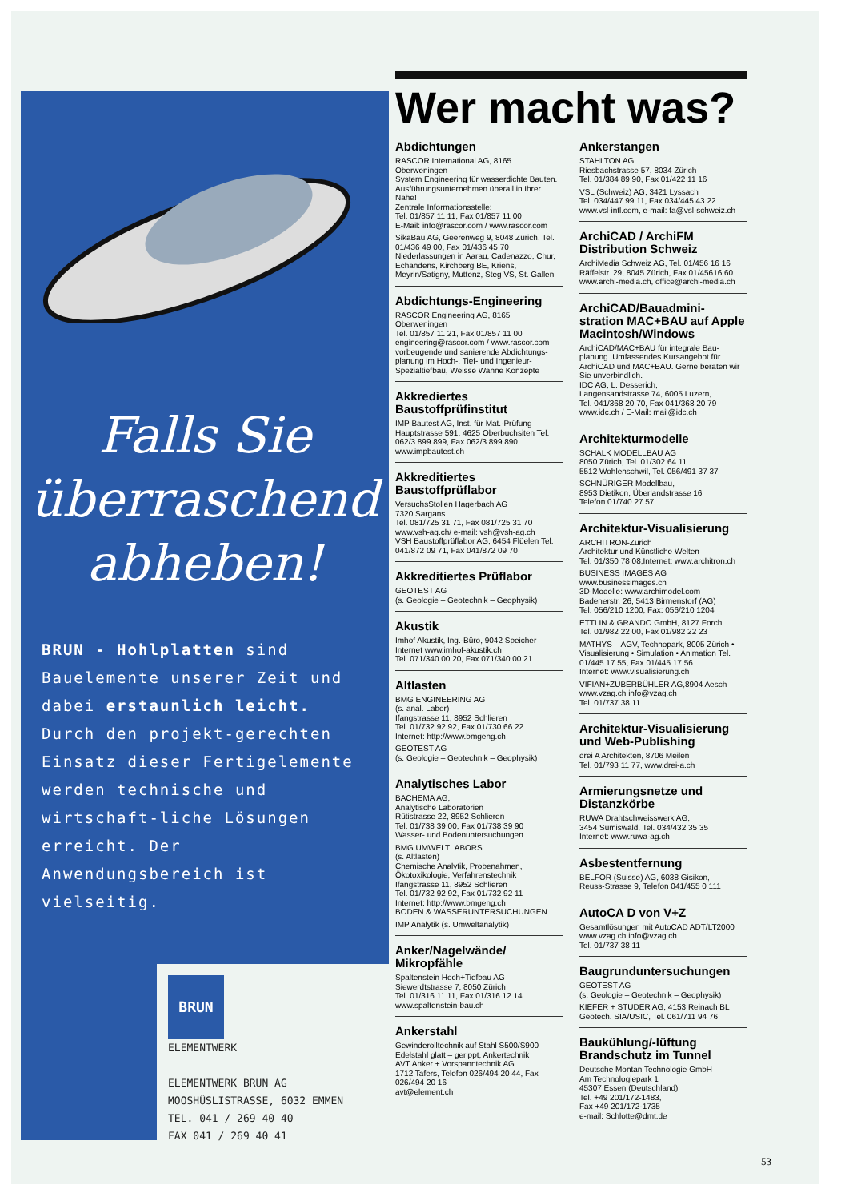Falls Sie
überraschend
abheben!
BRUN - Hohlplatten sind Bauelemente unserer Zeit und dabei erstaunlich leicht. Durch den projekt-gerechten Einsatz dieser Fertigelemente werden technische und wirtschaft-liche Lösungen erreicht. Der Anwendungsbereich ist vielseitig.
BRUN
ELEMENTWERK
ELEMENTWERK BRUN AG
MOOSHÜSLISTRASSE, 6032 EMMEN
TEL. 041 / 269 40 40
FAX 041 / 269 40 41
Wer macht was?
Abdichtungen
RASCOR International AG, 8165 Oberweningen
System Engineering für wasserdichte Bauten. Ausführungsunternehmen überall in Ihrer Nähe!
Zentrale Informationsstelle:
Tel. 01/857 11 11, Fax 01/857 11 00
E-Mail: info@rascor.com / www.rascor.com
SikaBau AG, Geerenweg 9, 8048 Zürich, Tel. 01/436 49 00, Fax 01/436 45 70 Niederlassungen in Aarau, Cadenazzo, Chur, Echandens, Kirchberg BE, Kriens, Meyrin/Satigny, Muttenz, Steg VS, St. Gallen
Abdichtungs-Engineering
RASCOR Engineering AG, 8165 Oberweningen
Tel. 01/857 11 21, Fax 01/857 11 00
engineering@rascor.com / www.rascor.com vorbeugende und sanierende Abdichtungs-planung im Hoch-, Tief- und Ingenieur-Spezialtiefbau, Weisse Wanne Konzepte
Akkrediertes Baustoffprüfinstitut
IMP Bautest AG, Inst. für Mat.-Prüfung Hauptstrasse 591, 4625 Oberbuchsiten Tel. 062/3 899 899, Fax 062/3 899 890 www.impbautest.ch
Akkreditiertes Baustoffprüflabor
VersuchsStollen Hagerbach AG
7320 Sargans
Tel. 081/725 31 71, Fax 081/725 31 70 www.vsh-ag.ch/ e-mail: vsh@vsh-ag.ch
VSH Baustoffprüflabor AG, 6454 Flüelen Tel. 041/872 09 71, Fax 041/872 09 70
Akkreditiertes Prüflabor
GEOTEST AG
(s. Geologie – Geotechnik – Geophysik)
Akustik
Imhof Akustik, Ing.-Büro, 9042 Speicher Internet www.imhof-akustik.ch
Tel. 071/340 00 20, Fax 071/340 00 21
Altlasten
BMG ENGINEERING AG
(s. anal. Labor)
Ifangstrasse 11, 8952 Schlieren
Tel. 01/732 92 92, Fax 01/730 66 22
Internet: http://www.bmgeng.ch
GEOTEST AG
(s. Geologie – Geotechnik – Geophysik)
Analytisches Labor
BACHEMA AG,
Analytische Laboratorien
Rütistrasse 22, 8952 Schlieren
Tel. 01/738 39 00, Fax 01/738 39 90
Wasser- und Bodenuntersuchungen
BMG UMWELTLABORS
(s. Altlasten)
Chemische Analytik, Probenahmen, Ökotoxikologie, Verfahrenstechnik
Ifangstrasse 11, 8952 Schlieren
Tel. 01/732 92 92, Fax 01/732 92 11
Internet: http://www.bmgeng.ch
BODEN & WASSERUNTERSUCHUNGEN
IMP Analytik (s. Umweltanalytik)
Anker/Nagelwände/ Mikropfähle
Spaltenstein Hoch+Tiefbau AG
Siewerdtstrasse 7, 8050 Zürich
Tel. 01/316 11 11, Fax 01/316 12 14
www.spaltenstein-bau.ch
Ankerstahl
Gewinderolltechnik auf Stahl S500/S900 Edelstahl glatt – gerippt, Ankertechnik
AVT Anker + Vorspanntechnik AG
1712 Tafers, Telefon 026/494 20 44, Fax 026/494 20 16
avt@element.ch
Ankerstangen
STAHLTON AG
Riesbachstrasse 57, 8034 Zürich
Tel. 01/384 89 90, Fax 01/422 11 16
VSL (Schweiz) AG, 3421 Lyssach
Tel. 034/447 99 11, Fax 034/445 43 22 www.vsl-intl.com, e-mail: fa@vsl-schweiz.ch
ArchiCAD / ArchiFM Distribution Schweiz
ArchiMedia Schweiz AG, Tel. 01/456 16 16 Räffelstr. 29, 8045 Zürich, Fax 01/45616 60 www.archi-media.ch, office@archi-media.ch
ArchiCAD/Bauadmini-stration MAC+BAU auf Apple Macintosh/Windows
ArchiCAD/MAC+BAU für integrale Bau-planung. Umfassendes Kursangebot für ArchiCAD und MAC+BAU. Gerne beraten wir Sie unverbindlich.
IDC AG, L. Desserich,
Langensandstrasse 74, 6005 Luzern,
Tel. 041/368 20 70, Fax 041/368 20 79 www.idc.ch / E-Mail: mail@idc.ch
Architekturmodelle
SCHALK MODELLBAU AG
8050 Zürich, Tel. 01/302 64 11
5512 Wohlenschwil, Tel. 056/491 37 37
SCHNÜRIGER Modellbau,
8953 Dietikon, Überlandstrasse 16
Telefon 01/740 27 57
Architektur-Visualisierung
ARCHITRON-Zürich
Architektur und Künstliche Welten
Tel. 01/350 78 08,Internet: www.architron.ch
BUSINESS IMAGES AG
www.businessimages.ch
3D-Modelle: www.archimodel.com
Badenerstr. 26, 5413 Birmenstorf (AG)
Tel. 056/210 1200, Fax: 056/210 1204
ETTLIN & GRANDO GmbH, 8127 Forch
Tel. 01/982 22 00, Fax 01/982 22 23
MATHYS – AGV, Technopark, 8005 Zürich • Visualisierung • Simulation • Animation Tel. 01/445 17 55, Fax 01/445 17 56
Internet: www.visualisierung.ch
VIFIAN+ZUBERBÜHLER AG,8904 Aesch www.vzag.ch info@vzag.ch
Tel. 01/737 38 11
Architektur-Visualisierung und Web-Publishing
drei A Architekten, 8706 Meilen
Tel. 01/793 11 77, www.drei-a.ch
Armierungsnetze und Distanzkörbe
RUWA Drahtschweisswerk AG,
3454 Sumiswald, Tel. 034/432 35 35
Internet: www.ruwa-ag.ch
Asbestentfernung
BELFOR (Suisse) AG, 6038 Gisikon,
Reuss-Strasse 9, Telefon 041/455 0 111
AutoCA D von V+Z
Gesamtlösungen mit AutoCAD ADT/LT2000 www.vzag.ch.info@vzag.ch
Tel. 01/737 38 11
Baugrunduntersuchungen
GEOTEST AG
(s. Geologie – Geotechnik – Geophysik)
KIEFER + STUDER AG, 4153 Reinach BL Geotech. SIA/USIC, Tel. 061/711 94 76
Baukühlung/-lüftung Brandschutz im Tunnel
Deutsche Montan Technologie GmbH
Am Technologiepark 1
45307 Essen (Deutschland)
Tel. +49 201/172-1483,
Fax +49 201/172-1735
e-mail: Schlotte@dmt.de
53